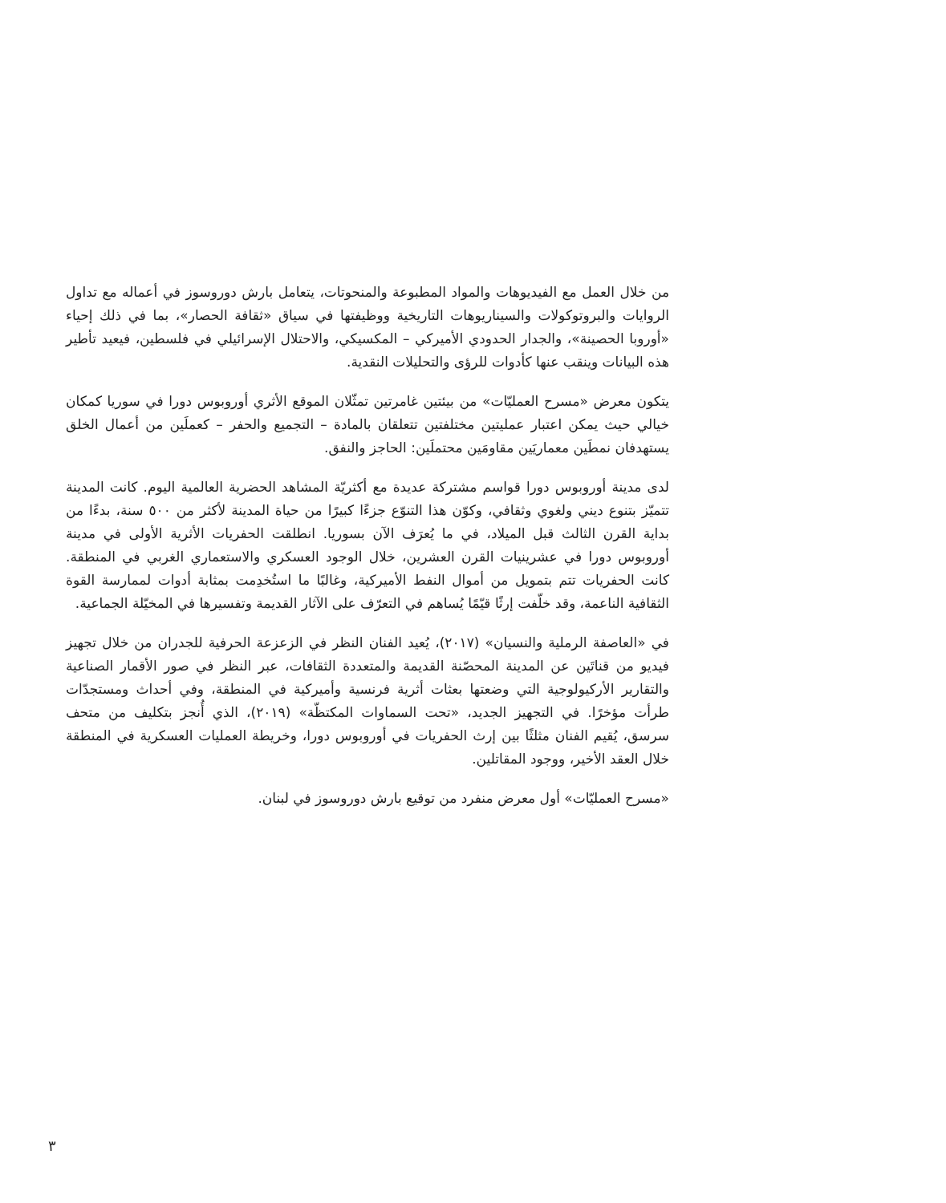من خلال العمل مع الفيديوهات والمواد المطبوعة والمنحوتات، يتعامل بارش دوروسوز في أعماله مع تداول الروايات والبروتوكولات والسيناريوهات التاريخية ووظيفتها في سياق «ثقافة الحصار»، بما في ذلك إحياء «أوروبا الحصينة»، والجدار الحدودي الأميركي – المكسيكي، والاحتلال الإسرائيلي في فلسطين، فيعيد تأطير هذه البيانات وينقب عنها كأدوات للرؤى والتحليلات النقدية.
يتكون معرض «مسرح العمليّات» من بيئتين غامرتين تمثّلان الموقع الأثري أوروبوس دورا في سوريا كمكان خيالي حيث يمكن اعتبار عمليتين مختلفتين تتعلقان بالمادة – التجميع والحفر – كعملَين من أعمال الخلق يستهدفان نمطَين معماريَين مقاومَين محتملَين: الحاجز والنفق.
لدى مدينة أوروبوس دورا قواسم مشتركة عديدة مع أكثريّة المشاهد الحضرية العالمية اليوم. كانت المدينة تتميّز بتنوع ديني ولغوي وثقافي، وكوّن هذا التنوّع جزءًا كبيرًا من حياة المدينة لأكثر من ٥٠٠ سنة، بدءًا من بداية القرن الثالث قبل الميلاد، في ما يُعرَف الآن بسوريا. انطلقت الحفريات الأثرية الأولى في مدينة أوروبوس دورا في عشرينيات القرن العشرين، خلال الوجود العسكري والاستعماري الغربي في المنطقة. كانت الحفريات تتم بتمويل من أموال النفط الأميركية، وغالبًا ما استُخدِمت بمثابة أدوات لممارسة القوة الثقافية الناعمة، وقد خلّفت إرثًا قيّمًا يُساهم في التعرّف على الآثار القديمة وتفسيرها في المخيّلة الجماعية.
في «العاصفة الرملية والنسيان» (٢٠١٧)، يُعيد الفنان النظر في الزعزعة الحرفية للجدران من خلال تجهيز فيديو من قناتَين عن المدينة المحصّنة القديمة والمتعددة الثقافات، عبر النظر في صور الأقمار الصناعية والتقارير الأركيولوجية التي وضعتها بعثات أثرية فرنسية وأميركية في المنطقة، وفي أحداث ومستجدّات طرأت مؤخرًا. في التجهيز الجديد، «تحت السماوات المكتظّة» (٢٠١٩)، الذي أُنجز بتكليف من متحف سرسق، يُقيم الفنان مثلثًا بين إرث الحفريات في أوروبوس دورا، وخريطة العمليات العسكرية في المنطقة خلال العقد الأخير، ووجود المقاتلين.
«مسرح العمليّات» أول معرض منفرد من توقيع بارش دوروسوز في لبنان.
٣